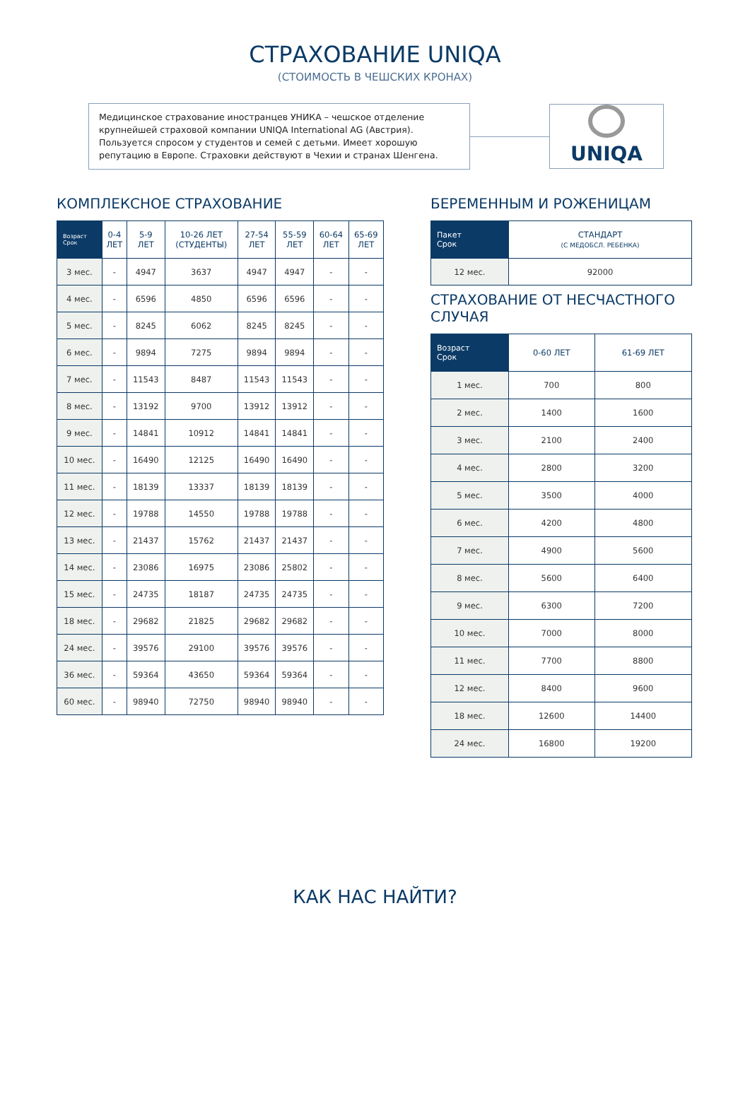СТРАХОВАНИЕ UNIQA
(СТОИМОСТЬ В ЧЕШСКИХ КРОНАХ)
Медицинское страхование иностранцев УНИКА – чешское отделение крупнейшей страховой компании UNIQA International AG (Австрия). Пользуется спросом у студентов и семей с детьми. Имеет хорошую репутацию в Европе. Страховки действуют в Чехии и странах Шенгена.
UNIQA
КОМПЛЕКСНОЕ СТРАХОВАНИЕ
| Возраст Срок | 0-4 ЛЕТ | 5-9 ЛЕТ | 10-26 ЛЕТ (СТУДЕНТЫ) | 27-54 ЛЕТ | 55-59 ЛЕТ | 60-64 ЛЕТ | 65-69 ЛЕТ |
| --- | --- | --- | --- | --- | --- | --- | --- |
| 3 мес. | - | 4947 | 3637 | 4947 | 4947 | - | - |
| 4 мес. | - | 6596 | 4850 | 6596 | 6596 | - | - |
| 5 мес. | - | 8245 | 6062 | 8245 | 8245 | - | - |
| 6 мес. | - | 9894 | 7275 | 9894 | 9894 | - | - |
| 7 мес. | - | 11543 | 8487 | 11543 | 11543 | - | - |
| 8 мес. | - | 13192 | 9700 | 13912 | 13912 | - | - |
| 9 мес. | - | 14841 | 10912 | 14841 | 14841 | - | - |
| 10 мес. | - | 16490 | 12125 | 16490 | 16490 | - | - |
| 11 мес. | - | 18139 | 13337 | 18139 | 18139 | - | - |
| 12 мес. | - | 19788 | 14550 | 19788 | 19788 | - | - |
| 13 мес. | - | 21437 | 15762 | 21437 | 21437 | - | - |
| 14 мес. | - | 23086 | 16975 | 23086 | 25802 | - | - |
| 15 мес. | - | 24735 | 18187 | 24735 | 24735 | - | - |
| 18 мес. | - | 29682 | 21825 | 29682 | 29682 | - | - |
| 24 мес. | - | 39576 | 29100 | 39576 | 39576 | - | - |
| 36 мес. | - | 59364 | 43650 | 59364 | 59364 | - | - |
| 60 мес. | - | 98940 | 72750 | 98940 | 98940 | - | - |
БЕРЕМЕННЫМ И РОЖЕНИЦАМ
| Пакет Срок | СТАНДАРТ (С МЕДОБСЛ. РЕБЕНКА) |
| --- | --- |
| 12 мес. | 92000 |
СТРАХОВАНИЕ ОТ НЕСЧАСТНОГО СЛУЧАЯ
| Возраст Срок | 0-60 ЛЕТ | 61-69 ЛЕТ |
| --- | --- | --- |
| 1 мес. | 700 | 800 |
| 2 мес. | 1400 | 1600 |
| 3 мес. | 2100 | 2400 |
| 4 мес. | 2800 | 3200 |
| 5 мес. | 3500 | 4000 |
| 6 мес. | 4200 | 4800 |
| 7 мес. | 4900 | 5600 |
| 8 мес. | 5600 | 6400 |
| 9 мес. | 6300 | 7200 |
| 10 мес. | 7000 | 8000 |
| 11 мес. | 7700 | 8800 |
| 12 мес. | 8400 | 9600 |
| 18 мес. | 12600 | 14400 |
| 24 мес. | 16800 | 19200 |
КАК НАС НАЙТИ?